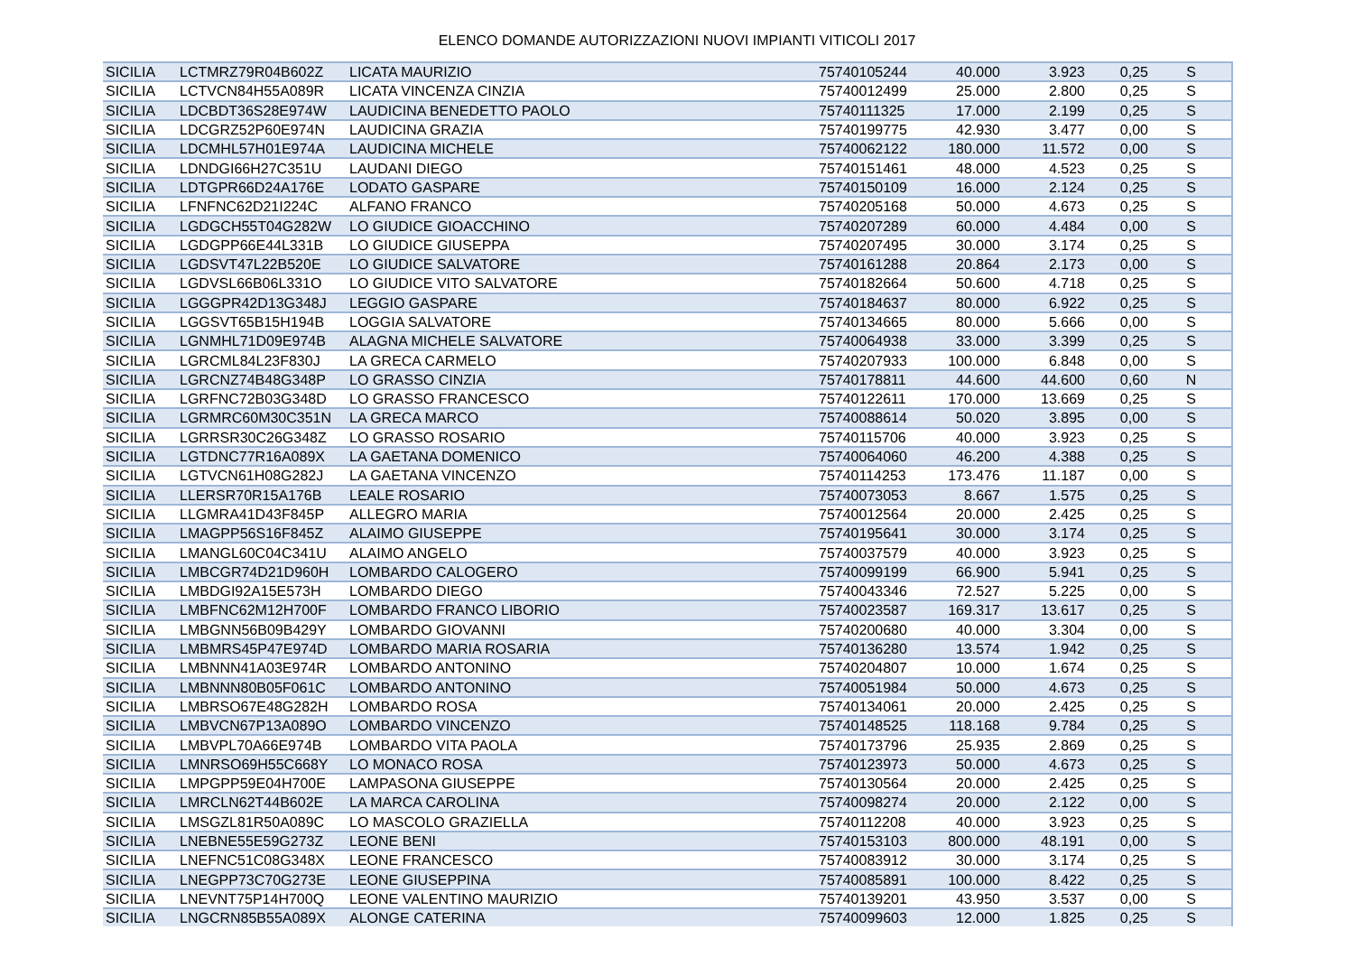ELENCO DOMANDE AUTORIZZAZIONI NUOVI IMPIANTI VITICOLI 2017
| SICILIA | LCTMRZ79R04B602Z | LICATA MAURIZIO | 75740105244 | 40.000 | 3.923 | 0,25 | S |
| SICILIA | LCTVCN84H55A089R | LICATA VINCENZA CINZIA | 75740012499 | 25.000 | 2.800 | 0,25 | S |
| SICILIA | LDCBDT36S28E974W | LAUDICINA BENEDETTO PAOLO | 75740111325 | 17.000 | 2.199 | 0,25 | S |
| SICILIA | LDCGRZ52P60E974N | LAUDICINA GRAZIA | 75740199775 | 42.930 | 3.477 | 0,00 | S |
| SICILIA | LDCMHL57H01E974A | LAUDICINA MICHELE | 75740062122 | 180.000 | 11.572 | 0,00 | S |
| SICILIA | LDNDGI66H27C351U | LAUDANI DIEGO | 75740151461 | 48.000 | 4.523 | 0,25 | S |
| SICILIA | LDTGPR66D24A176E | LODATO GASPARE | 75740150109 | 16.000 | 2.124 | 0,25 | S |
| SICILIA | LFNFNC62D21I224C | ALFANO FRANCO | 75740205168 | 50.000 | 4.673 | 0,25 | S |
| SICILIA | LGDGCH55T04G282W | LO GIUDICE GIOACCHINO | 75740207289 | 60.000 | 4.484 | 0,00 | S |
| SICILIA | LGDGPP66E44L331B | LO GIUDICE GIUSEPPA | 75740207495 | 30.000 | 3.174 | 0,25 | S |
| SICILIA | LGDSVT47L22B520E | LO GIUDICE SALVATORE | 75740161288 | 20.864 | 2.173 | 0,00 | S |
| SICILIA | LGDVSL66B06L331O | LO GIUDICE VITO SALVATORE | 75740182664 | 50.600 | 4.718 | 0,25 | S |
| SICILIA | LGGGPR42D13G348J | LEGGIO GASPARE | 75740184637 | 80.000 | 6.922 | 0,25 | S |
| SICILIA | LGGSVT65B15H194B | LOGGIA SALVATORE | 75740134665 | 80.000 | 5.666 | 0,00 | S |
| SICILIA | LGNMHL71D09E974B | ALAGNA MICHELE SALVATORE | 75740064938 | 33.000 | 3.399 | 0,25 | S |
| SICILIA | LGRCML84L23F830J | LA GRECA CARMELO | 75740207933 | 100.000 | 6.848 | 0,00 | S |
| SICILIA | LGRCNZ74B48G348P | LO GRASSO CINZIA | 75740178811 | 44.600 | 44.600 | 0,60 | N |
| SICILIA | LGRFNC72B03G348D | LO GRASSO FRANCESCO | 75740122611 | 170.000 | 13.669 | 0,25 | S |
| SICILIA | LGRMRC60M30C351N | LA GRECA MARCO | 75740088614 | 50.020 | 3.895 | 0,00 | S |
| SICILIA | LGRRSR30C26G348Z | LO GRASSO ROSARIO | 75740115706 | 40.000 | 3.923 | 0,25 | S |
| SICILIA | LGTDNC77R16A089X | LA GAETANA DOMENICO | 75740064060 | 46.200 | 4.388 | 0,25 | S |
| SICILIA | LGTVCN61H08G282J | LA GAETANA VINCENZO | 75740114253 | 173.476 | 11.187 | 0,00 | S |
| SICILIA | LLERSR70R15A176B | LEALE ROSARIO | 75740073053 | 8.667 | 1.575 | 0,25 | S |
| SICILIA | LLGMRA41D43F845P | ALLEGRO MARIA | 75740012564 | 20.000 | 2.425 | 0,25 | S |
| SICILIA | LMAGPP56S16F845Z | ALAIMO GIUSEPPE | 75740195641 | 30.000 | 3.174 | 0,25 | S |
| SICILIA | LMANGL60C04C341U | ALAIMO ANGELO | 75740037579 | 40.000 | 3.923 | 0,25 | S |
| SICILIA | LMBCGR74D21D960H | LOMBARDO CALOGERO | 75740099199 | 66.900 | 5.941 | 0,25 | S |
| SICILIA | LMBDGI92A15E573H | LOMBARDO DIEGO | 75740043346 | 72.527 | 5.225 | 0,00 | S |
| SICILIA | LMBFNC62M12H700F | LOMBARDO FRANCO LIBORIO | 75740023587 | 169.317 | 13.617 | 0,25 | S |
| SICILIA | LMBGNN56B09B429Y | LOMBARDO GIOVANNI | 75740200680 | 40.000 | 3.304 | 0,00 | S |
| SICILIA | LMBMRS45P47E974D | LOMBARDO MARIA ROSARIA | 75740136280 | 13.574 | 1.942 | 0,25 | S |
| SICILIA | LMBNNN41A03E974R | LOMBARDO ANTONINO | 75740204807 | 10.000 | 1.674 | 0,25 | S |
| SICILIA | LMBNNN80B05F061C | LOMBARDO ANTONINO | 75740051984 | 50.000 | 4.673 | 0,25 | S |
| SICILIA | LMBRSO67E48G282H | LOMBARDO ROSA | 75740134061 | 20.000 | 2.425 | 0,25 | S |
| SICILIA | LMBVCN67P13A089O | LOMBARDO VINCENZO | 75740148525 | 118.168 | 9.784 | 0,25 | S |
| SICILIA | LMBVPL70A66E974B | LOMBARDO VITA PAOLA | 75740173796 | 25.935 | 2.869 | 0,25 | S |
| SICILIA | LMNRSO69H55C668Y | LO MONACO ROSA | 75740123973 | 50.000 | 4.673 | 0,25 | S |
| SICILIA | LMPGPP59E04H700E | LAMPASONA GIUSEPPE | 75740130564 | 20.000 | 2.425 | 0,25 | S |
| SICILIA | LMRCLN62T44B602E | LA MARCA CAROLINA | 75740098274 | 20.000 | 2.122 | 0,00 | S |
| SICILIA | LMSGZL81R50A089C | LO MASCOLO GRAZIELLA | 75740112208 | 40.000 | 3.923 | 0,25 | S |
| SICILIA | LNEBNE55E59G273Z | LEONE BENI | 75740153103 | 800.000 | 48.191 | 0,00 | S |
| SICILIA | LNEFNC51C08G348X | LEONE FRANCESCO | 75740083912 | 30.000 | 3.174 | 0,25 | S |
| SICILIA | LNEGPP73C70G273E | LEONE GIUSEPPINA | 75740085891 | 100.000 | 8.422 | 0,25 | S |
| SICILIA | LNEVNT75P14H700Q | LEONE VALENTINO MAURIZIO | 75740139201 | 43.950 | 3.537 | 0,00 | S |
| SICILIA | LNGCRN85B55A089X | ALONGE CATERINA | 75740099603 | 12.000 | 1.825 | 0,25 | S |